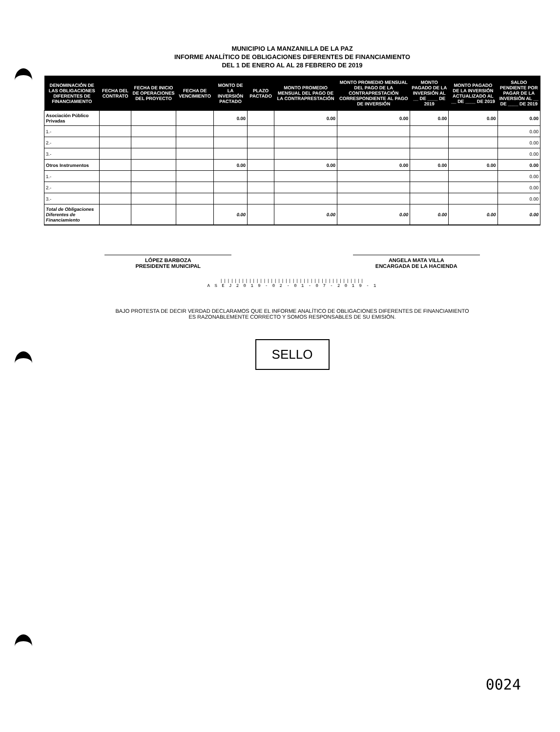MUNICIPIO LA MANZANILLA DE LA PAZ
INFORME ANALÍTICO DE OBLIGACIONES DIFERENTES DE FINANCIAMIENTO
DEL 1 DE ENERO AL AL 28 FEBRERO DE 2019
| DENOMINACIÓN DE LAS OBLIGACIONES DIFERENTES DE FINANCIAMIENTO | FECHA DEL CONTRATO | FECHA DE INICIO DE OPERACIONES DEL PROYECTO | FECHA DE VENCIMIENTO | MONTO DE LA INVERSIÓN PACTADO | PLAZO PACTADO | MONTO PROMEDIO MENSUAL DEL PAGO DE LA CONTRAPRESTACIÓN | MONTO PROMEDIO MENSUAL DEL PAGO DE LA CONTRAPRESTACIÓN CORRESPONDIENTE AL PAGO DE INVERSIÓN | MONTO PAGADO DE LA INVERSIÓN AL __ DE ____ DE 2019 | MONTO PAGADO DE LA INVERSIÓN ACTUALIZADO AL __ DE ____ DE 2019 | SALDO PENDIENTE POR PAGAR DE LA INVERSIÓN AL __ DE ____ DE 2019 |
| --- | --- | --- | --- | --- | --- | --- | --- | --- | --- | --- |
| Asociación Público Privadas | | | | 0.00 | | 0.00 | 0.00 | 0.00 | 0.00 | 0.00 |
| 1.- | | | | | | | | | | 0.00 |
| 2.- | | | | | | | | | | 0.00 |
| 3.- | | | | | | | | | | 0.00 |
| Otros Instrumentos | | | | 0.00 | | 0.00 | 0.00 | 0.00 | 0.00 | 0.00 |
| 1.- | | | | | | | | | | 0.00 |
| 2.- | | | | | | | | | | 0.00 |
| 3.- | | | | | | | | | | 0.00 |
| Total de Obligaciones Diferentes de Financiamiento | | | | 0.00 | | 0.00 | 0.00 | 0.00 | 0.00 | 0.00 |
LÓPEZ BARBOZA
PRESIDENTE MUNICIPAL
ANGELA MATA VILLA
ENCARGADA DE LA HACIENDA
||||||||||||||||||||||||||||||||||||||||
A S E J 2 0 1 9 - 0 2 - 0 1 - 0 7 - 2 0 1 9 - 1
BAJO PROTESTA DE DECIR VERDAD DECLARAMOS QUE EL INFORME ANALÍTICO DE OBLIGACIONES DIFERENTES DE FINANCIAMIENTO
ES RAZONABLEMENTE CORRECTO Y SOMOS RESPONSABLES DE SU EMISIÓN.
SELLO
0024